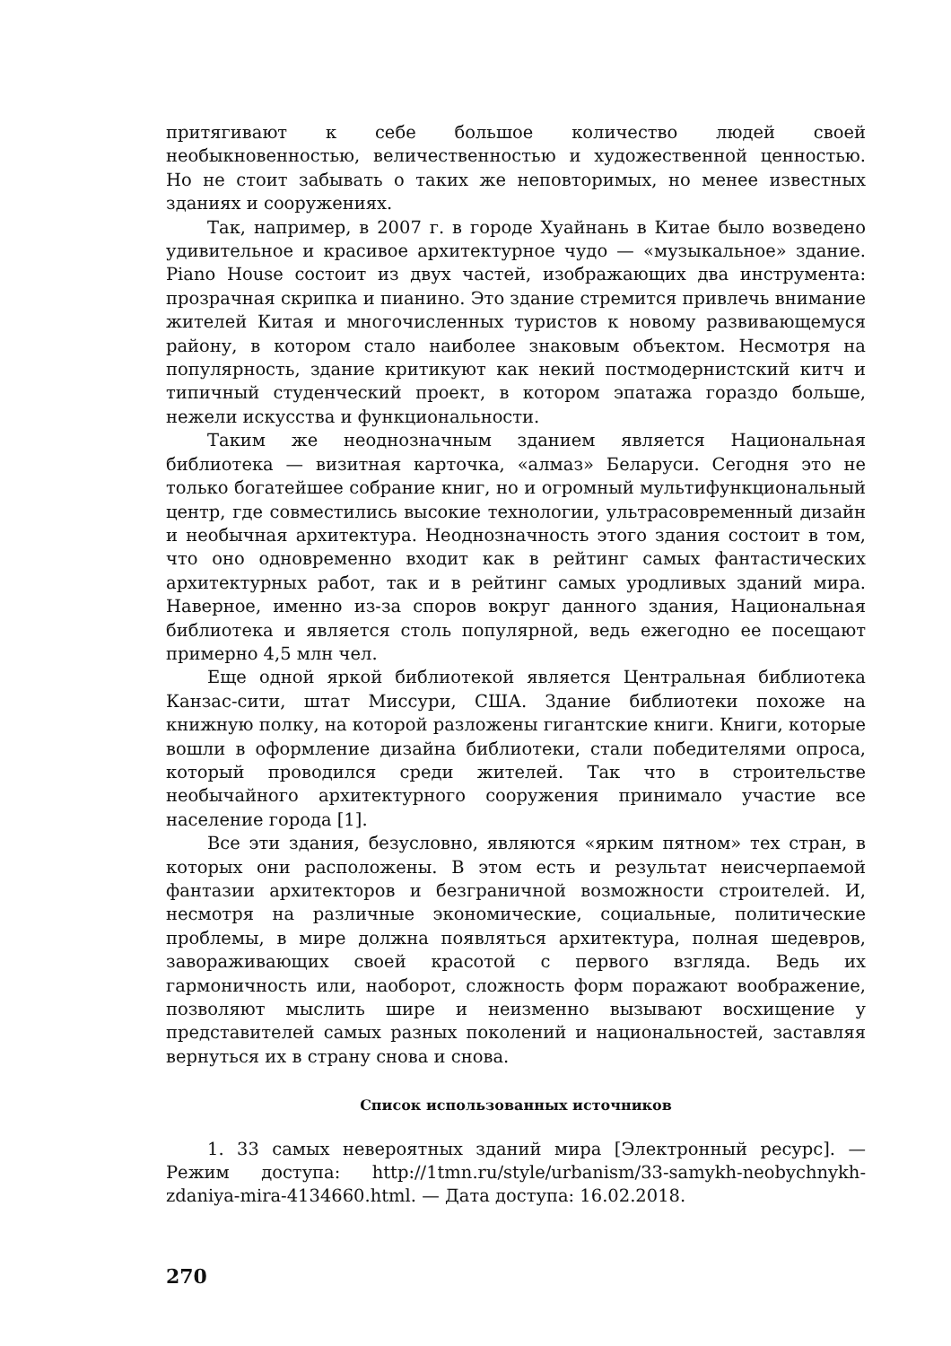притягивают к себе большое количество людей своей необыкновенностью, величественностью и художественной ценностью. Но не стоит забывать о таких же неповторимых, но менее известных зданиях и сооружениях.
Так, например, в 2007 г. в городе Хуайнань в Китае было возведено удивительное и красивое архитектурное чудо — «музыкальное» здание. Piano House состоит из двух частей, изображающих два инструмента: прозрачная скрипка и пианино. Это здание стремится привлечь внимание жителей Китая и многочисленных туристов к новому развивающемуся району, в котором стало наиболее знаковым объектом. Несмотря на популярность, здание критикуют как некий постмодернистский китч и типичный студенческий проект, в котором эпатажа гораздо больше, нежели искусства и функциональности.
Таким же неоднозначным зданием является Национальная библиотека — визитная карточка, «алмаз» Беларуси. Сегодня это не только богатейшее собрание книг, но и огромный мультифункциональный центр, где совместились высокие технологии, ультрасовременный дизайн и необычная архитектура. Неоднозначность этого здания состоит в том, что оно одновременно входит как в рейтинг самых фантастических архитектурных работ, так и в рейтинг самых уродливых зданий мира. Наверное, именно из-за споров вокруг данного здания, Национальная библиотека и является столь популярной, ведь ежегодно ее посещают примерно 4,5 млн чел.
Еще одной яркой библиотекой является Центральная библиотека Канзас-сити, штат Миссури, США. Здание библиотеки похоже на книжную полку, на которой разложены гигантские книги. Книги, которые вошли в оформление дизайна библиотеки, стали победителями опроса, который проводился среди жителей. Так что в строительстве необычайного архитектурного сооружения принимало участие все население города [1].
Все эти здания, безусловно, являются «ярким пятном» тех стран, в которых они расположены. В этом есть и результат неисчерпаемой фантазии архитекторов и безграничной возможности строителей. И, несмотря на различные экономические, социальные, политические проблемы, в мире должна появляться архитектура, полная шедевров, завораживающих своей красотой с первого взгляда. Ведь их гармоничность или, наоборот, сложность форм поражают воображение, позволяют мыслить шире и неизменно вызывают восхищение у представителей самых разных поколений и национальностей, заставляя вернуться их в страну снова и снова.
Список использованных источников
1. 33 самых невероятных зданий мира [Электронный ресурс]. — Режим доступа: http://1tmn.ru/style/urbanism/33-samykh-neobychnykh-zdaniya-mira-4134660.html. — Дата доступа: 16.02.2018.
270